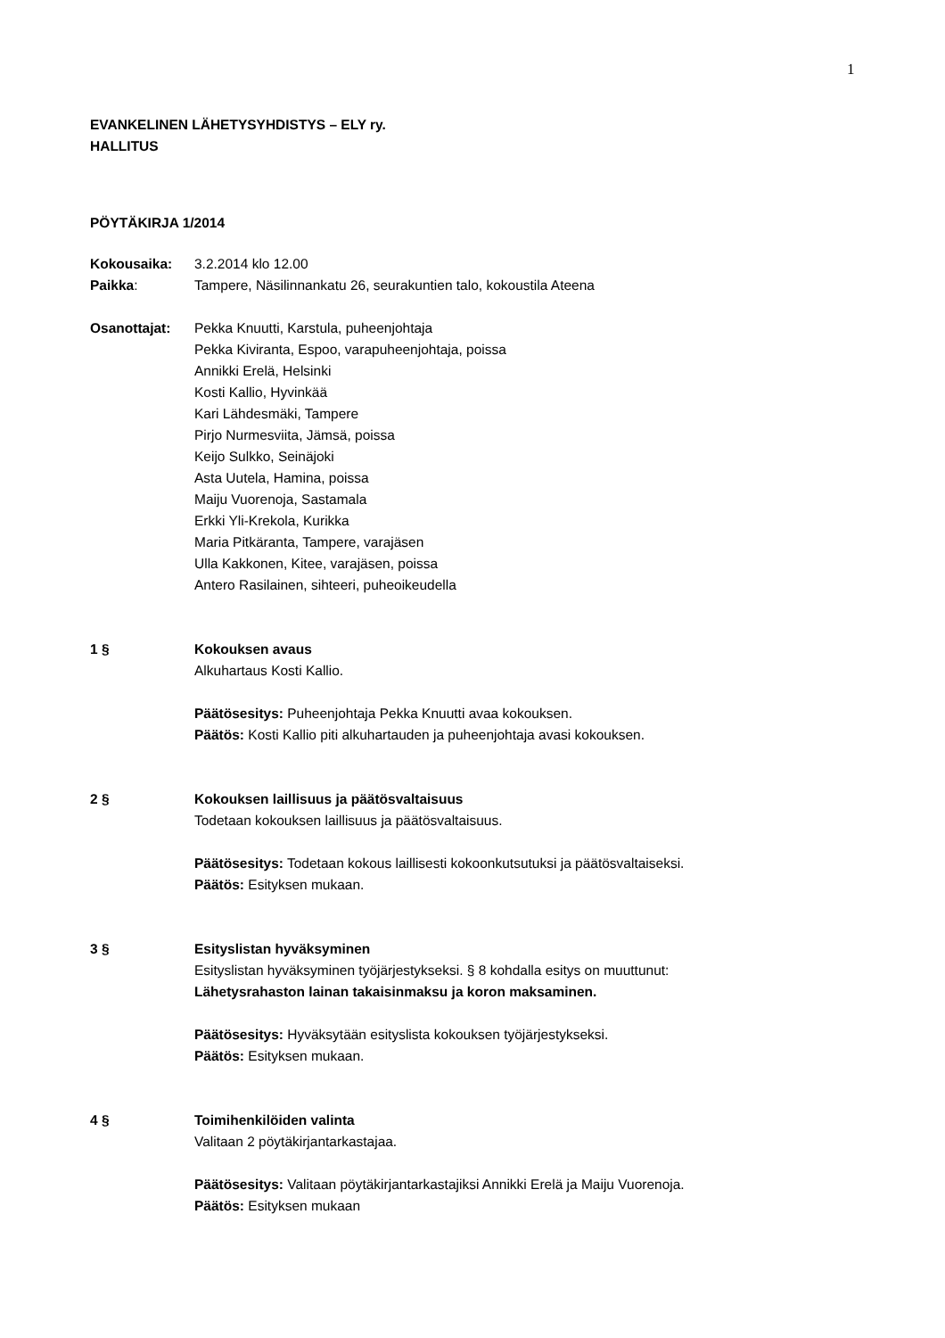1
EVANKELINEN LÄHETYSYHDISTYS – ELY ry.
HALLITUS
PÖYTÄKIRJA 1/2014
Kokousaika: 3.2.2014 klo 12.00
Paikka: Tampere, Näsilinnankatu 26, seurakuntien talo, kokoustila Ateena
Osanottajat: Pekka Knuutti, Karstula, puheenjohtaja
Pekka Kiviranta, Espoo, varapuheenjohtaja, poissa
Annikki Erelä, Helsinki
Kosti Kallio, Hyvinkää
Kari Lähdesmäki, Tampere
Pirjo Nurmesviita, Jämsä, poissa
Keijo Sulkko, Seinäjoki
Asta Uutela, Hamina, poissa
Maiju Vuorenoja, Sastamala
Erkki Yli-Krekola, Kurikka
Maria Pitkäranta, Tampere, varajäsen
Ulla Kakkonen, Kitee, varajäsen, poissa
Antero Rasilainen, sihteeri, puheoikeudella
1 § Kokouksen avaus
Alkuhartaus Kosti Kallio.
Päätösesitys: Puheenjohtaja Pekka Knuutti avaa kokouksen.
Päätös: Kosti Kallio piti alkuhartauden ja puheenjohtaja avasi kokouksen.
2 § Kokouksen laillisuus ja päätösvaltaisuus
Todetaan kokouksen laillisuus ja päätösvaltaisuus.
Päätösesitys: Todetaan kokous laillisesti kokoonkutsutuksi ja päätösvaltaiseksi.
Päätös: Esityksen mukaan.
3 § Esityslistan hyväksyminen
Esityslistan hyväksyminen työjärjestykseksi. § 8 kohdalla esitys on muuttunut:
Lähetysrahaston lainan takaisinmaksu ja koron maksaminen.
Päätösesitys: Hyväksytään esityslista kokouksen työjärjestykseksi.
Päätös: Esityksen mukaan.
4 § Toimihenkilöiden valinta
Valitaan 2 pöytäkirjantarkastajaa.
Päätösesitys: Valitaan pöytäkirjantarkastajiksi Annikki Erelä ja Maiju Vuorenoja.
Päätös: Esityksen mukaan